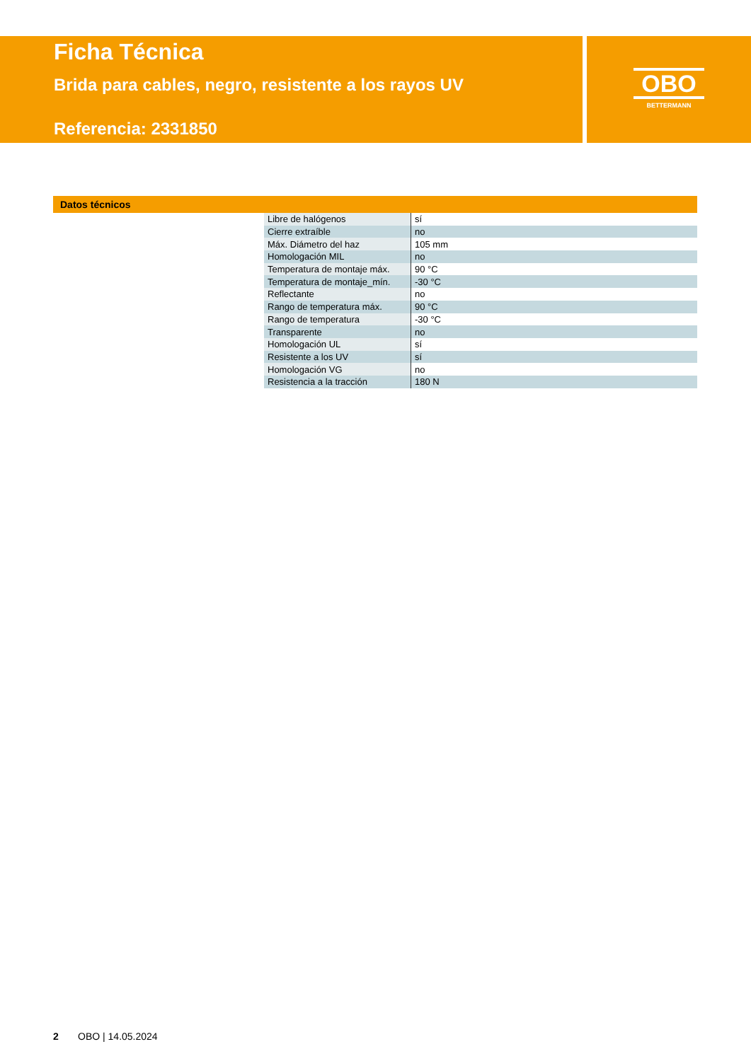OBO
BETTERMANN
Ficha Técnica
Brida para cables, negro, resistente a los rayos UV
Referencia: 2331850
Datos técnicos
| Libre de halógenos | sí |
| Cierre extraíble | no |
| Máx. Diámetro del haz | 105 mm |
| Homologación MIL | no |
| Temperatura de montaje máx. | 90 °C |
| Temperatura de montaje_mín. | -30 °C |
| Reflectante | no |
| Rango de temperatura máx. | 90 °C |
| Rango de temperatura | -30 °C |
| Transparente | no |
| Homologación UL | sí |
| Resistente a los UV | sí |
| Homologación VG | no |
| Resistencia a la tracción | 180 N |
2 OBO | 14.05.2024